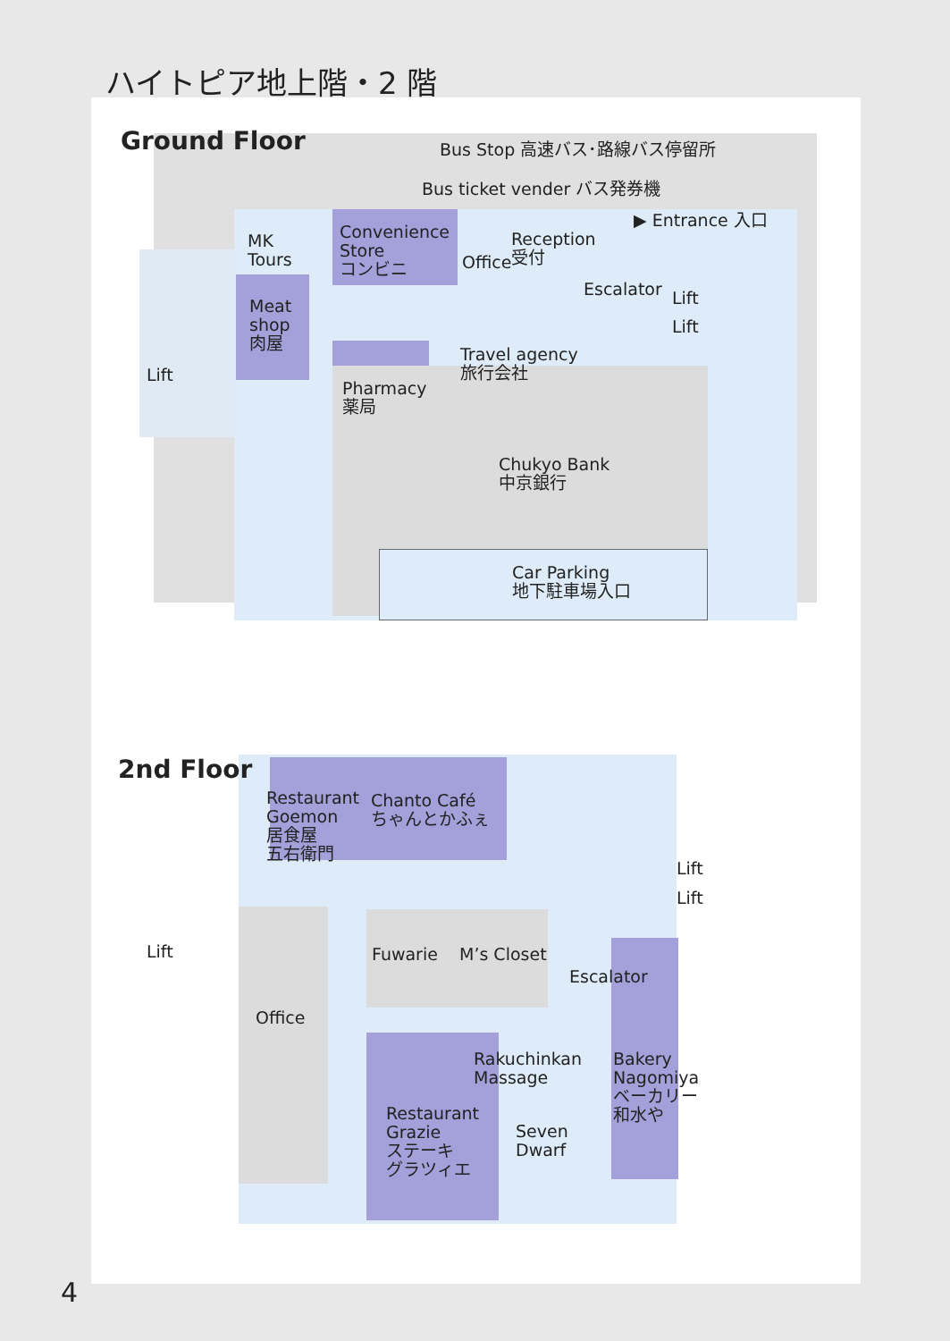ハイトピア地上階・2 階
Ground Floor Bus Stop 高速バス･路線バス停留所
Bus ticket vender バス発券機
▶ Entrance 入口
MK
Tours
Convenience
Store
コンビニ
Office
Reception
受付
Escalator
Meat
shop
肉屋
Lift
Lift
Travel agency
旅行会社
Lift
Pharmacy
薬局
Chukyo Bank
中京銀行
Car Parking
地下駐車場入口
2nd Floor
Restaurant
Goemon
居食屋
五右衛門
Chanto Café
ちゃんとかふぇ
Lift
Lift
Lift Fuwarie M’s Closet
Escalator
Office
Rakuchinkan
Massage
Bakery
Nagomiya
ベーカリー
和水や
Restaurant
Grazie
ステーキ
グラツィエ
Seven
Dwarf
4